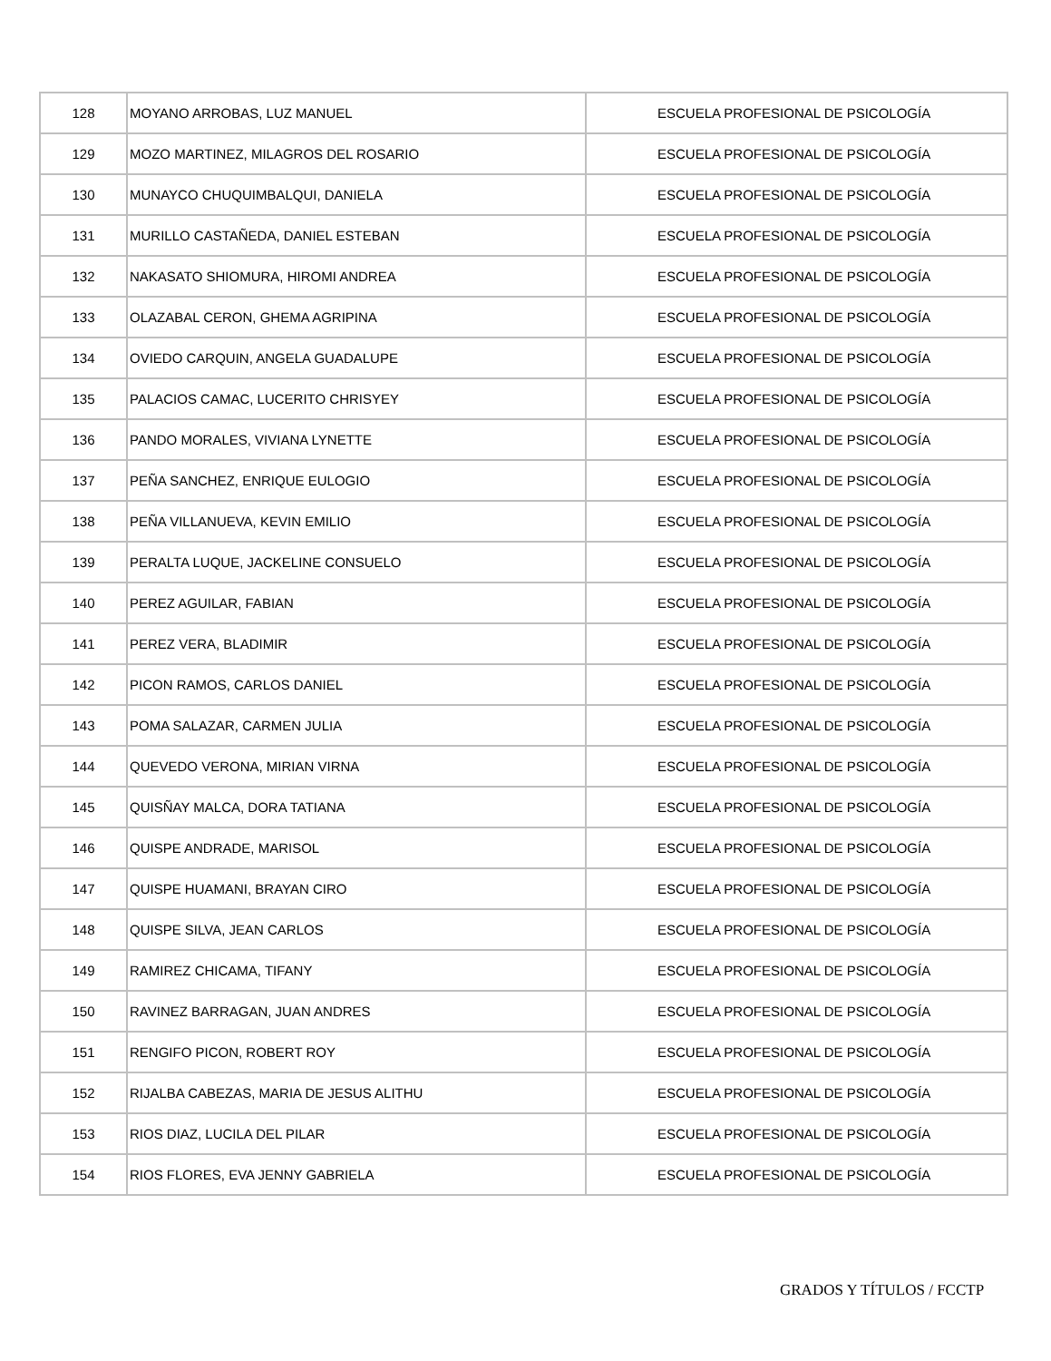| 128 | MOYANO ARROBAS, LUZ MANUEL | ESCUELA PROFESIONAL DE PSICOLOGÍA |
| 129 | MOZO MARTINEZ, MILAGROS DEL ROSARIO | ESCUELA PROFESIONAL DE PSICOLOGÍA |
| 130 | MUNAYCO CHUQUIMBALQUI, DANIELA | ESCUELA PROFESIONAL DE PSICOLOGÍA |
| 131 | MURILLO CASTAÑEDA, DANIEL ESTEBAN | ESCUELA PROFESIONAL DE PSICOLOGÍA |
| 132 | NAKASATO SHIOMURA, HIROMI ANDREA | ESCUELA PROFESIONAL DE PSICOLOGÍA |
| 133 | OLAZABAL CERON, GHEMA AGRIPINA | ESCUELA PROFESIONAL DE PSICOLOGÍA |
| 134 | OVIEDO CARQUIN, ANGELA GUADALUPE | ESCUELA PROFESIONAL DE PSICOLOGÍA |
| 135 | PALACIOS CAMAC, LUCERITO CHRISYEY | ESCUELA PROFESIONAL DE PSICOLOGÍA |
| 136 | PANDO MORALES, VIVIANA LYNETTE | ESCUELA PROFESIONAL DE PSICOLOGÍA |
| 137 | PEÑA SANCHEZ, ENRIQUE EULOGIO | ESCUELA PROFESIONAL DE PSICOLOGÍA |
| 138 | PEÑA VILLANUEVA, KEVIN EMILIO | ESCUELA PROFESIONAL DE PSICOLOGÍA |
| 139 | PERALTA LUQUE, JACKELINE CONSUELO | ESCUELA PROFESIONAL DE PSICOLOGÍA |
| 140 | PEREZ AGUILAR, FABIAN | ESCUELA PROFESIONAL DE PSICOLOGÍA |
| 141 | PEREZ VERA, BLADIMIR | ESCUELA PROFESIONAL DE PSICOLOGÍA |
| 142 | PICON RAMOS, CARLOS DANIEL | ESCUELA PROFESIONAL DE PSICOLOGÍA |
| 143 | POMA SALAZAR, CARMEN JULIA | ESCUELA PROFESIONAL DE PSICOLOGÍA |
| 144 | QUEVEDO VERONA, MIRIAN VIRNA | ESCUELA PROFESIONAL DE PSICOLOGÍA |
| 145 | QUISÑAY MALCA, DORA TATIANA | ESCUELA PROFESIONAL DE PSICOLOGÍA |
| 146 | QUISPE ANDRADE, MARISOL | ESCUELA PROFESIONAL DE PSICOLOGÍA |
| 147 | QUISPE HUAMANI, BRAYAN CIRO | ESCUELA PROFESIONAL DE PSICOLOGÍA |
| 148 | QUISPE SILVA, JEAN CARLOS | ESCUELA PROFESIONAL DE PSICOLOGÍA |
| 149 | RAMIREZ CHICAMA, TIFANY | ESCUELA PROFESIONAL DE PSICOLOGÍA |
| 150 | RAVINEZ BARRAGAN, JUAN ANDRES | ESCUELA PROFESIONAL DE PSICOLOGÍA |
| 151 | RENGIFO PICON, ROBERT ROY | ESCUELA PROFESIONAL DE PSICOLOGÍA |
| 152 | RIJALBA CABEZAS, MARIA DE JESUS ALITHU | ESCUELA PROFESIONAL DE PSICOLOGÍA |
| 153 | RIOS DIAZ, LUCILA DEL PILAR | ESCUELA PROFESIONAL DE PSICOLOGÍA |
| 154 | RIOS FLORES, EVA JENNY GABRIELA | ESCUELA PROFESIONAL DE PSICOLOGÍA |
GRADOS Y TÍTULOS / FCCTP